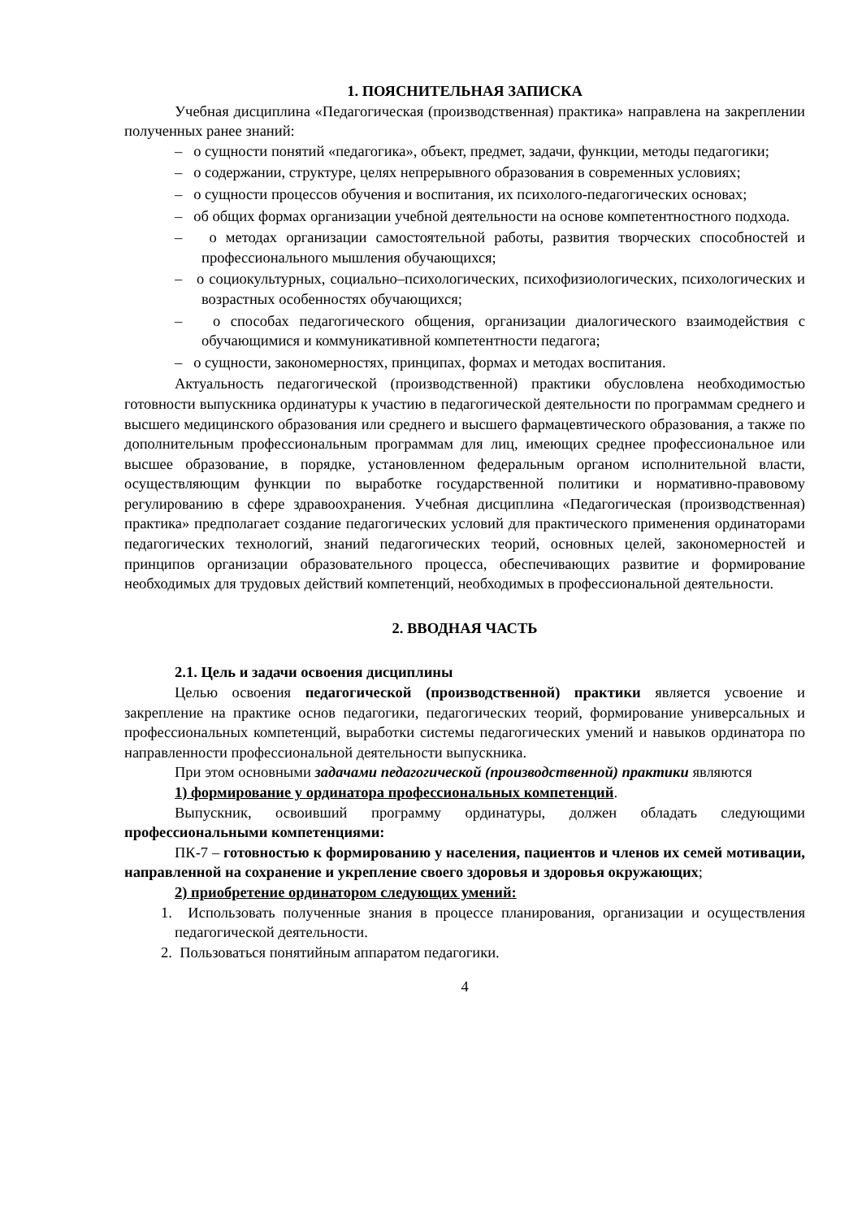1. ПОЯСНИТЕЛЬНАЯ ЗАПИСКА
Учебная дисциплина «Педагогическая (производственная) практика» направлена на закреплении полученных ранее знаний:
– о сущности понятий «педагогика», объект, предмет, задачи, функции, методы педагогики;
– о содержании, структуре, целях непрерывного образования в современных условиях;
– о сущности процессов обучения и воспитания, их психолого-педагогических основах;
– об общих формах организации учебной деятельности на основе компетентностного подхода.
– о методах организации самостоятельной работы, развития творческих способностей и профессионального мышления обучающихся;
– о социокультурных, социально–психологических, психофизиологических, психологических и возрастных особенностях обучающихся;
– о способах педагогического общения, организации диалогического взаимодействия с обучающимися и коммуникативной компетентности педагога;
– о сущности, закономерностях, принципах, формах и методах воспитания.
Актуальность педагогической (производственной) практики обусловлена необходимостью готовности выпускника ординатуры к участию в педагогической деятельности по программам среднего и высшего медицинского образования или среднего и высшего фармацевтического образования, а также по дополнительным профессиональным программам для лиц, имеющих среднее профессиональное или высшее образование, в порядке, установленном федеральным органом исполнительной власти, осуществляющим функции по выработке государственной политики и нормативно-правовому регулированию в сфере здравоохранения. Учебная дисциплина «Педагогическая (производственная) практика» предполагает создание педагогических условий для практического применения ординаторами педагогических технологий, знаний педагогических теорий, основных целей, закономерностей и принципов организации образовательного процесса, обеспечивающих развитие и формирование необходимых для трудовых действий компетенций, необходимых в профессиональной деятельности.
2. ВВОДНАЯ ЧАСТЬ
2.1. Цель и задачи освоения дисциплины
Целью освоения педагогической (производственной) практики является усвоение и закрепление на практике основ педагогики, педагогических теорий, формирование универсальных и профессиональных компетенций, выработки системы педагогических умений и навыков ординатора по направленности профессиональной деятельности выпускника.
При этом основными задачами педагогической (производственной) практики являются
1) формирование у ординатора профессиональных компетенций.
Выпускник, освоивший программу ординатуры, должен обладать следующими профессиональными компетенциями:
ПК-7 – готовностью к формированию у населения, пациентов и членов их семей мотивации, направленной на сохранение и укрепление своего здоровья и здоровья окружающих;
2) приобретение ординатором следующих умений:
1. Использовать полученные знания в процессе планирования, организации и осуществления педагогической деятельности.
2. Пользоваться понятийным аппаратом педагогики.
4